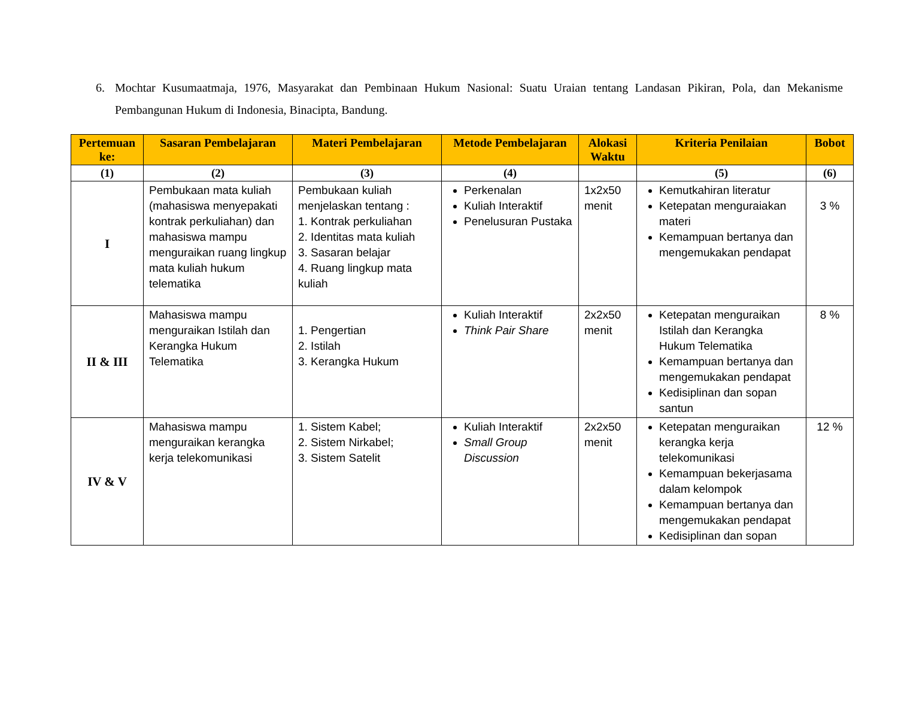6. Mochtar Kusumaatmaja, 1976, Masyarakat dan Pembinaan Hukum Nasional: Suatu Uraian tentang Landasan Pikiran, Pola, dan Mekanisme Pembangunan Hukum di Indonesia, Binacipta, Bandung.
| Pertemuan ke: | Sasaran Pembelajaran | Materi Pembelajaran | Metode Pembelajaran | Alokasi Waktu | Kriteria Penilaian | Bobot |
| --- | --- | --- | --- | --- | --- | --- |
| (1) | (2) | (3) | (4) | | (5) | (6) |
| I | Pembukaan mata kuliah (mahasiswa menyepakati kontrak perkuliahan) dan mahasiswa mampu menguraikan ruang lingkup mata kuliah hukum telematika | Pembukaan kuliah menjelaskan tentang : 1. Kontrak perkuliahan 2. Identitas mata kuliah 3. Sasaran belajar 4. Ruang lingkup mata kuliah | Perkenalan Kuliah Interaktif Penelusuran Pustaka | 1x2x50 menit | Kemutkahiran literatur Ketepatan menguraiakan materi Kemampuan bertanya dan mengemukakan pendapat | 3 % |
| II & III | Mahasiswa mampu menguraikan Istilah dan Kerangka Hukum Telematika | 1. Pengertian 2. Istilah 3. Kerangka Hukum | Kuliah Interaktif Think Pair Share | 2x2x50 menit | Ketepatan menguraikan Istilah dan Kerangka Hukum Telematika Kemampuan bertanya dan mengemukakan pendapat Kedisiplinan dan sopan santun | 8 % |
| IV & V | Mahasiswa mampu menguraikan kerangka kerja telekomunikasi | 1. Sistem Kabel; 2. Sistem Nirkabel; 3. Sistem Satelit | Kuliah Interaktif Small Group Discussion | 2x2x50 menit | Ketepatan menguraikan kerangka kerja telekomunikasi Kemampuan bekerjasama dalam kelompok Kemampuan bertanya dan mengemukakan pendapat Kedisiplinan dan sopan | 12 % |